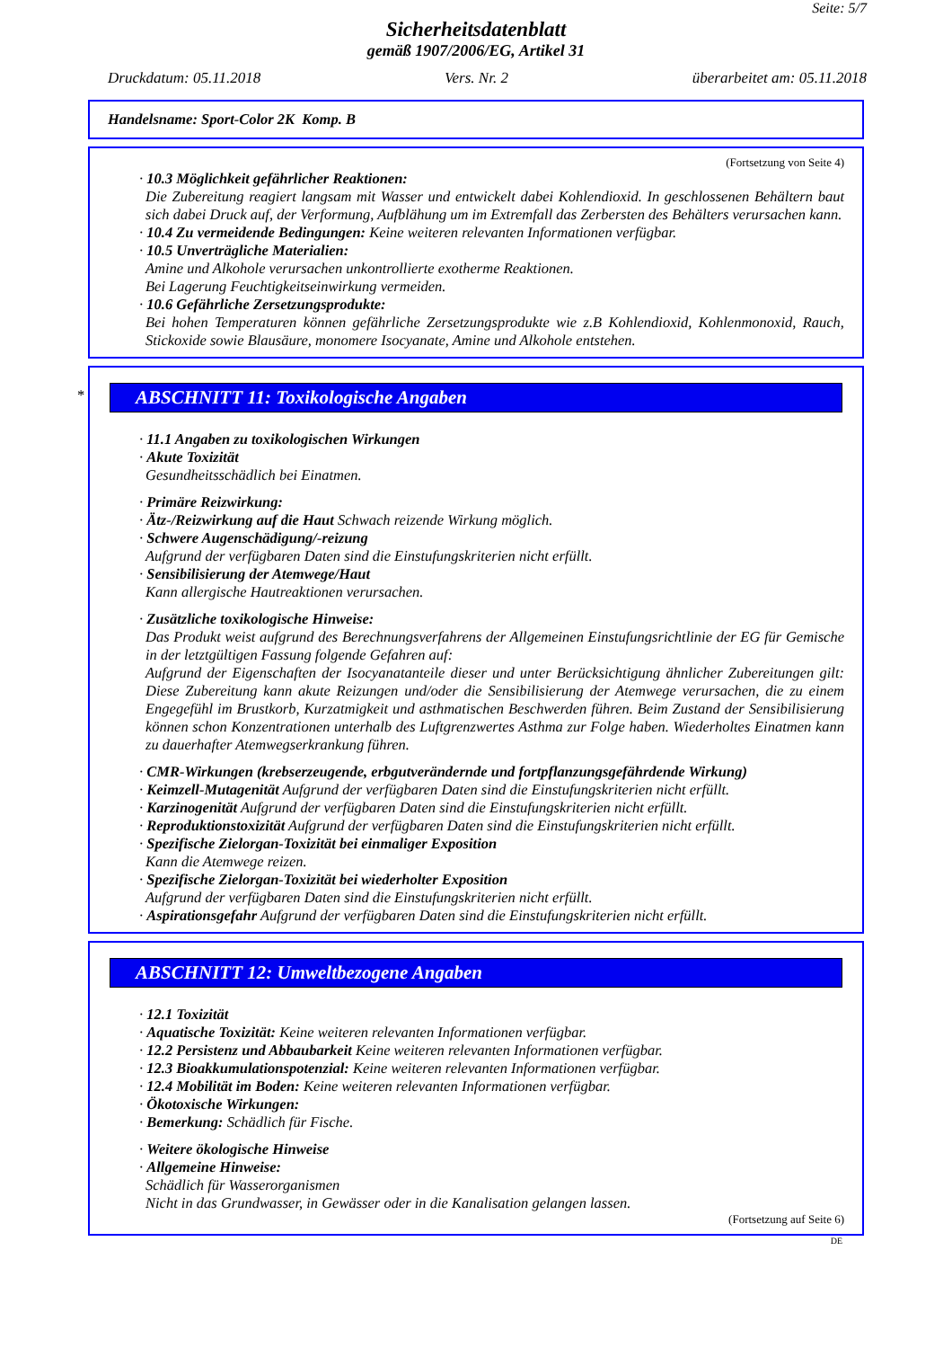Seite: 5/7
Sicherheitsdatenblatt
gemäß 1907/2006/EG, Artikel 31
Druckdatum: 05.11.2018 Vers. Nr. 2 überarbeitet am: 05.11.2018
Handelsname: Sport-Color 2K Komp. B
(Fortsetzung von Seite 4)
· 10.3 Möglichkeit gefährlicher Reaktionen:
Die Zubereitung reagiert langsam mit Wasser und entwickelt dabei Kohlendioxid. In geschlossenen Behältern baut sich dabei Druck auf, der Verformung, Aufblähung um im Extremfall das Zerbersten des Behälters verursachen kann.
· 10.4 Zu vermeidende Bedingungen: Keine weiteren relevanten Informationen verfügbar.
· 10.5 Unverträgliche Materialien:
Amine und Alkohole verursachen unkontrollierte exotherme Reaktionen.
Bei Lagerung Feuchtigkeitseinwirkung vermeiden.
· 10.6 Gefährliche Zersetzungsprodukte:
Bei hohen Temperaturen können gefährliche Zersetzungsprodukte wie z.B Kohlendioxid, Kohlenmonoxid, Rauch, Stickoxide sowie Blausäure, monomere Isocyanate, Amine und Alkohole entstehen.
*
ABSCHNITT 11: Toxikologische Angaben
· 11.1 Angaben zu toxikologischen Wirkungen
· Akute Toxizität
Gesundheitsschädlich bei Einatmen.
· Primäre Reizwirkung:
· Ätz-/Reizwirkung auf die Haut Schwach reizende Wirkung möglich.
· Schwere Augenschädigung/-reizung
Aufgrund der verfügbaren Daten sind die Einstufungskriterien nicht erfüllt.
· Sensibilisierung der Atemwege/Haut
Kann allergische Hautreaktionen verursachen.
· Zusätzliche toxikologische Hinweise:
Das Produkt weist aufgrund des Berechnungsverfahrens der Allgemeinen Einstufungsrichtlinie der EG für Gemische in der letztgültigen Fassung folgende Gefahren auf:
Aufgrund der Eigenschaften der Isocyanatanteile dieser und unter Berücksichtigung ähnlicher Zubereitungen gilt: Diese Zubereitung kann akute Reizungen und/oder die Sensibilisierung der Atemwege verursachen, die zu einem Engegefühl im Brustkorb, Kurzatmigkeit und asthmatischen Beschwerden führen. Beim Zustand der Sensibilisierung können schon Konzentrationen unterhalb des Luftgrenzwertes Asthma zur Folge haben. Wiederholtes Einatmen kann zu dauerhafter Atemwegserkrankung führen.
· CMR-Wirkungen (krebserzeugende, erbgutverändernde und fortpflanzungsgefährdende Wirkung)
· Keimzell-Mutagenität Aufgrund der verfügbaren Daten sind die Einstufungskriterien nicht erfüllt.
· Karzinogenität Aufgrund der verfügbaren Daten sind die Einstufungskriterien nicht erfüllt.
· Reproduktionstoxizität Aufgrund der verfügbaren Daten sind die Einstufungskriterien nicht erfüllt.
· Spezifische Zielorgan-Toxizität bei einmaliger Exposition
Kann die Atemwege reizen.
· Spezifische Zielorgan-Toxizität bei wiederholter Exposition
Aufgrund der verfügbaren Daten sind die Einstufungskriterien nicht erfüllt.
· Aspirationsgefahr Aufgrund der verfügbaren Daten sind die Einstufungskriterien nicht erfüllt.
ABSCHNITT 12: Umweltbezogene Angaben
· 12.1 Toxizität
· Aquatische Toxizität: Keine weiteren relevanten Informationen verfügbar.
· 12.2 Persistenz und Abbaubarkeit Keine weiteren relevanten Informationen verfügbar.
· 12.3 Bioakkumulationspotenzial: Keine weiteren relevanten Informationen verfügbar.
· 12.4 Mobilität im Boden: Keine weiteren relevanten Informationen verfügbar.
· Ökotoxische Wirkungen:
· Bemerkung: Schädlich für Fische.
· Weitere ökologische Hinweise
· Allgemeine Hinweise:
Schädlich für Wasserorganismen
Nicht in das Grundwasser, in Gewässer oder in die Kanalisation gelangen lassen.
(Fortsetzung auf Seite 6)
DE